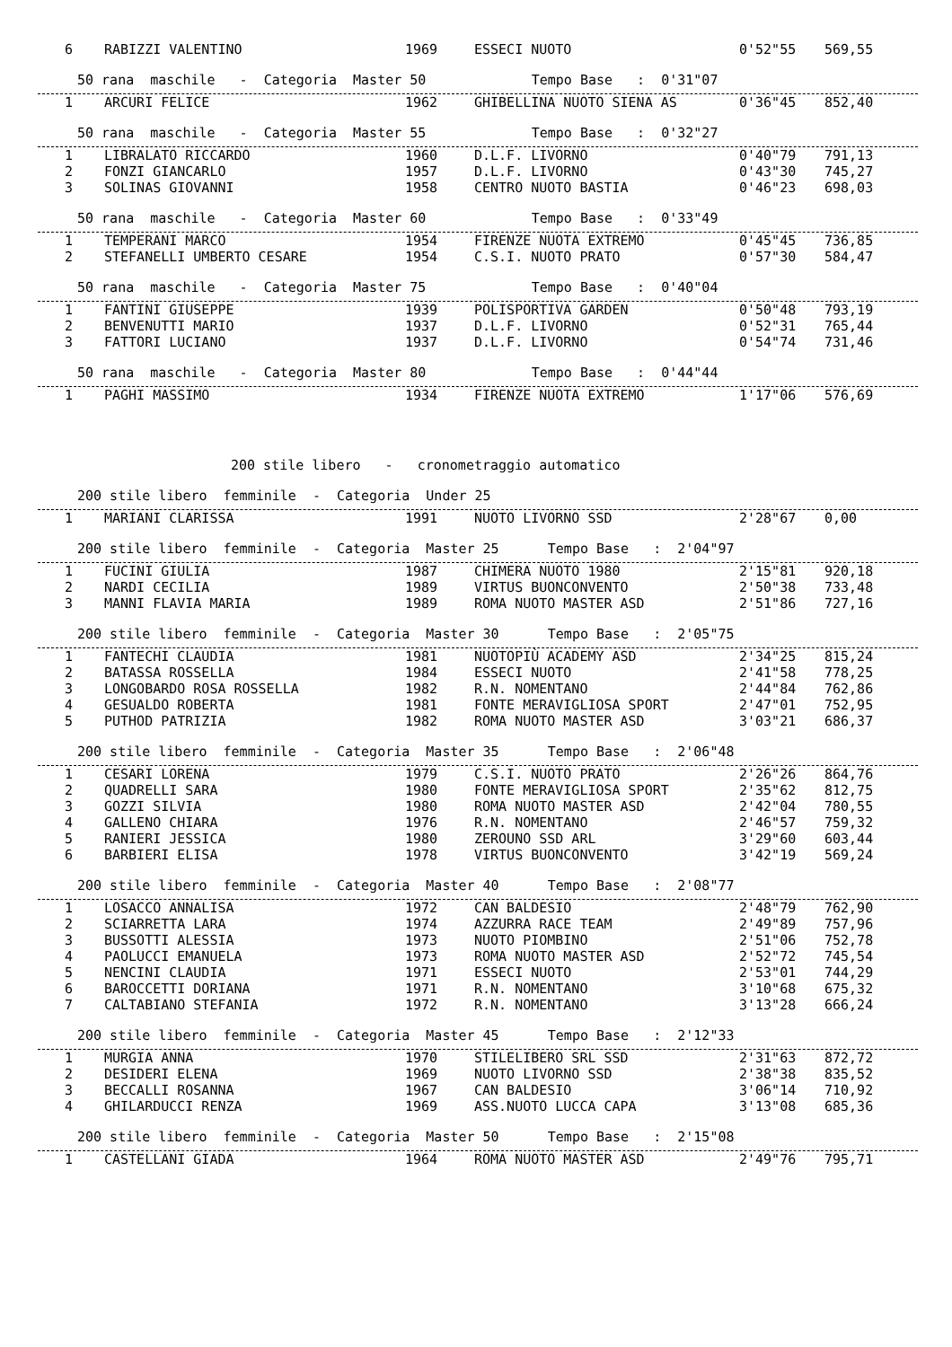| 6 | RABIZZI VALENTINO | 1969 | ESSECI NUOTO | 0'52"55 | 569,55 |
50 rana maschile - Categoria Master 50 Tempo Base : 0'31"07
| 1 | ARCURI FELICE | 1962 | GHIBELLINA NUOTO SIENA AS | 0'36"45 | 852,40 |
50 rana maschile - Categoria Master 55 Tempo Base : 0'32"27
| 1 | LIBRALATO RICCARDO | 1960 | D.L.F. LIVORNO | 0'40"79 | 791,13 |
| 2 | FONZI GIANCARLO | 1957 | D.L.F. LIVORNO | 0'43"30 | 745,27 |
| 3 | SOLINAS GIOVANNI | 1958 | CENTRO NUOTO BASTIA | 0'46"23 | 698,03 |
50 rana maschile - Categoria Master 60 Tempo Base : 0'33"49
| 1 | TEMPERANI MARCO | 1954 | FIRENZE NUOTA EXTREMO | 0'45"45 | 736,85 |
| 2 | STEFANELLI UMBERTO CESARE | 1954 | C.S.I. NUOTO PRATO | 0'57"30 | 584,47 |
50 rana maschile - Categoria Master 75 Tempo Base : 0'40"04
| 1 | FANTINI GIUSEPPE | 1939 | POLISPORTIVA GARDEN | 0'50"48 | 793,19 |
| 2 | BENVENUTTI MARIO | 1937 | D.L.F. LIVORNO | 0'52"31 | 765,44 |
| 3 | FATTORI LUCIANO | 1937 | D.L.F. LIVORNO | 0'54"74 | 731,46 |
50 rana maschile - Categoria Master 80 Tempo Base : 0'44"44
| 1 | PAGHI MASSIMO | 1934 | FIRENZE NUOTA EXTREMO | 1'17"06 | 576,69 |
200 stile libero - cronometraggio automatico
200 stile libero femminile - Categoria Under 25
| 1 | MARIANI CLARISSA | 1991 | NUOTO LIVORNO SSD | 2'28"67 | 0,00 |
200 stile libero femminile - Categoria Master 25 Tempo Base : 2'04"97
| 1 | FUCINI GIULIA | 1987 | CHIMERA NUOTO 1980 | 2'15"81 | 920,18 |
| 2 | NARDI CECILIA | 1989 | VIRTUS BUONCONVENTO | 2'50"38 | 733,48 |
| 3 | MANNI FLAVIA MARIA | 1989 | ROMA NUOTO MASTER ASD | 2'51"86 | 727,16 |
200 stile libero femminile - Categoria Master 30 Tempo Base : 2'05"75
| 1 | FANTECHI CLAUDIA | 1981 | NUOTOPIÙ ACADEMY ASD | 2'34"25 | 815,24 |
| 2 | BATASSA ROSSELLA | 1984 | ESSECI NUOTO | 2'41"58 | 778,25 |
| 3 | LONGOBARDO ROSA ROSSELLA | 1982 | R.N. NOMENTANO | 2'44"84 | 762,86 |
| 4 | GESUALDO ROBERTA | 1981 | FONTE MERAVIGLIOSA SPORT | 2'47"01 | 752,95 |
| 5 | PUTHOD PATRIZIA | 1982 | ROMA NUOTO MASTER ASD | 3'03"21 | 686,37 |
200 stile libero femminile - Categoria Master 35 Tempo Base : 2'06"48
| 1 | CESARI LORENA | 1979 | C.S.I. NUOTO PRATO | 2'26"26 | 864,76 |
| 2 | QUADRELLI SARA | 1980 | FONTE MERAVIGLIOSA SPORT | 2'35"62 | 812,75 |
| 3 | GOZZI SILVIA | 1980 | ROMA NUOTO MASTER ASD | 2'42"04 | 780,55 |
| 4 | GALLENO CHIARA | 1976 | R.N. NOMENTANO | 2'46"57 | 759,32 |
| 5 | RANIERI JESSICA | 1980 | ZEROUNO SSD ARL | 3'29"60 | 603,44 |
| 6 | BARBIERI ELISA | 1978 | VIRTUS BUONCONVENTO | 3'42"19 | 569,24 |
200 stile libero femminile - Categoria Master 40 Tempo Base : 2'08"77
| 1 | LOSACCO ANNALISA | 1972 | CAN BALDESIO | 2'48"79 | 762,90 |
| 2 | SCIARRETTA LARA | 1974 | AZZURRA RACE TEAM | 2'49"89 | 757,96 |
| 3 | BUSSOTTI ALESSIA | 1973 | NUOTO PIOMBINO | 2'51"06 | 752,78 |
| 4 | PAOLUCCI EMANUELA | 1973 | ROMA NUOTO MASTER ASD | 2'52"72 | 745,54 |
| 5 | NENCINI CLAUDIA | 1971 | ESSECI NUOTO | 2'53"01 | 744,29 |
| 6 | BAROCCETTI DORIANA | 1971 | R.N. NOMENTANO | 3'10"68 | 675,32 |
| 7 | CALTABIANO STEFANIA | 1972 | R.N. NOMENTANO | 3'13"28 | 666,24 |
200 stile libero femminile - Categoria Master 45 Tempo Base : 2'12"33
| 1 | MURGIA ANNA | 1970 | STILELIBERO SRL SSD | 2'31"63 | 872,72 |
| 2 | DESIDERI ELENA | 1969 | NUOTO LIVORNO SSD | 2'38"38 | 835,52 |
| 3 | BECCALLI ROSANNA | 1967 | CAN BALDESIO | 3'06"14 | 710,92 |
| 4 | GHILARDUCCI RENZA | 1969 | ASS.NUOTO LUCCA CAPA | 3'13"08 | 685,36 |
200 stile libero femminile - Categoria Master 50 Tempo Base : 2'15"08
| 1 | CASTELLANI GIADA | 1964 | ROMA NUOTO MASTER ASD | 2'49"76 | 795,71 |